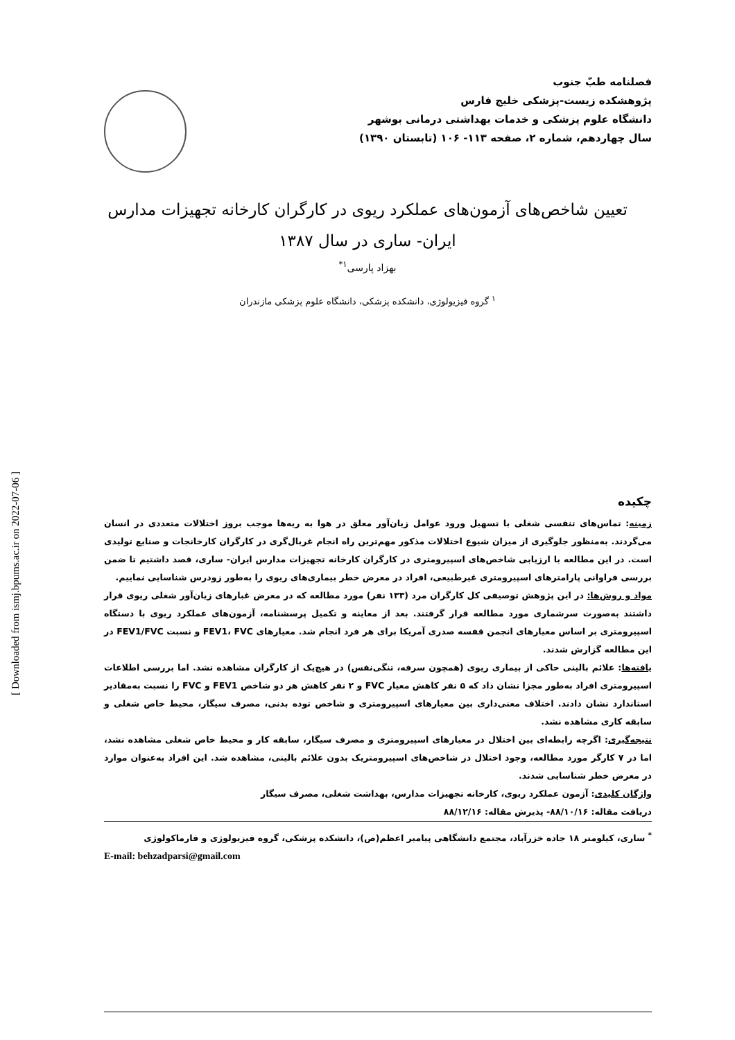[ Downloaded from ismj.bpums.ac.ir on 2022-07-06 ]
فصلنامه طبّ جنوب
پژوهشکده زیست-پزشکی خلیج فارس
دانشگاه علوم پزشکی و خدمات بهداشتی درمانی بوشهر
سال چهاردهم، شماره ۲، صفحه ۱۱۳- ۱۰۶ (تابستان ۱۳۹۰)
تعیین شاخص‌های آزمون‌های عملکرد ریوی در کارگران کارخانه تجهیزات مدارس
ایران- ساری در سال ۱۳۸۷
بهزاد پارسی<sup>۱*</sup>
<sup>۱</sup> گروه فیزیولوژی، دانشکده پزشکی، دانشگاه علوم پزشکی مازندران
چکیده
زمینه: تماس‌های تنفسی شغلی با تسهیل ورود عوامل زیان‌آور معلق در هوا به ریه‌ها موجب بروز اختلالات متعددی در انسان می‌گردند. به‌منظور جلوگیری از میزان شیوع اختلالات مذکور مهم‌ترین راه انجام غربال‌گری در کارگران کارخانجات و صنایع تولیدی است. در این مطالعه با ارزیابی شاخص‌های اسپیرومتری در کارگران کارخانه تجهیزات مدارس ایران- ساری، قصد داشتیم تا ضمن بررسی فراوانی پارامترهای اسپیرومتری غیرطبیعی، افراد در معرض خطر بیماری‌های ریوی را به‌طور زودرس شناسایی نماییم.
مواد و روش‌ها: در این پژوهش توصیفی کل کارگران مرد (۱۳۳ نفر) مورد مطالعه که در معرض غبارهای زیان‌آور شغلی ریوی قرار داشتند به‌صورت سرشماری مورد مطالعه قرار گرفتند. بعد از معاینه و تکمیل پرسشنامه، آزمون‌های عملکرد ریوی با دستگاه اسپیرومتری بر اساس معیارهای انجمن قفسه صدری آمریکا برای هر فرد انجام شد. معیارهای FEV1، FVC و نسبت FEV1/FVC در این مطالعه گزارش شدند.
یافته‌ها: علائم بالینی حاکی از بیماری ریوی (همچون سرفه، تنگی‌نفس) در هیچ‌یک از کارگران مشاهده نشد. اما بررسی اطلاعات اسپیرومتری افراد به‌طور مجزا نشان داد که ۵ نفر کاهش معیار FVC و ۲ نفر کاهش هر دو شاخص FEV1 و FVC را نسبت به‌مقادیر استاندارد نشان دادند. اختلاف معنی‌داری بین معیارهای اسپیرومتری و شاخص توده بدنی، مصرف سیگار، محیط خاص شغلی و سابقه کاری مشاهده نشد.
نتیجه‌گیری: اگرچه رابطه‌ای بین اختلال در معیارهای اسپیرومتری و مصرف سیگار، سابقه کار و محیط خاص شغلی مشاهده نشد، اما در ۷ کارگر مورد مطالعه، وجود اختلال در شاخص‌های اسپیرومتریک بدون علائم بالینی، مشاهده شد. این افراد به‌عنوان موارد در معرض خطر شناسایی شدند.
واژگان کلیدی: آزمون عملکرد ریوی، کارخانه تجهیزات مدارس، بهداشت شغلی، مصرف سیگار
دریافت مقاله: ۸۸/۱۰/۱۶- پذیرش مقاله: ۸۸/۱۲/۱۶
<sup>*</sup> ساری، کیلومتر ۱۸ جاده خزرآباد، مجتمع دانشگاهی پیامبر اعظم(ص)، دانشکده پزشکی، گروه فیزیولوژی و فارماکولوژی
E-mail: behzadparsi@gmail.com